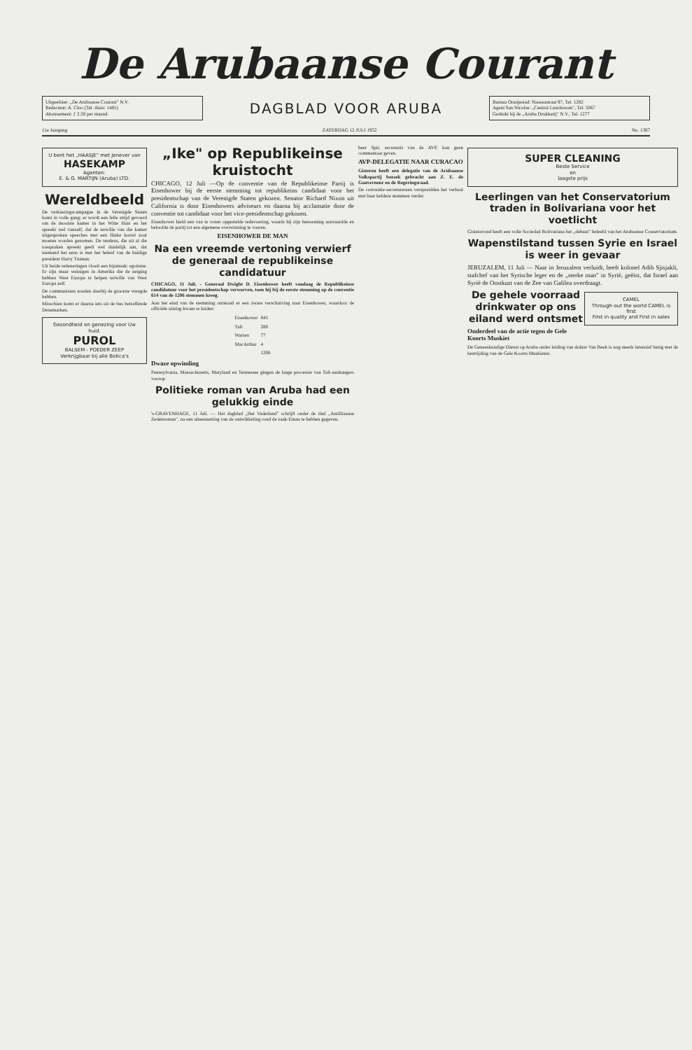De Arubaanse Courant
Uitgeefster: „De Arubaanse Courant" N.V.
Redacteur: A. Cloo (Tel. thuis: 1481)
Abonnement: ƒ 2.50 per maand.
DAGBLAD VOOR ARUBA
Bureau Oranjestad: Nassaustraat 97, Tel. 1282
Agent San Nicolas: „Central Lunchroom", Tel. 5067
Gedrukt bij de „Aruba Drukkerij" N.V., Tel. 1277
11e Jaargang ZATERDAG 12 JULI 1952 No. 1387
U bent het „HAASJE" met Jenever van
HASEKAMP
Agenten:
E. & G. MARTIJN (Aruba) LTD.
Wereldbeeld
De verkiezingscampagne in de Verenigde Staten komt in volle gang; er wordt een felle strijd gevoerd om de mooiste kamer in het Witte Huis en het spreekt wel vanzelf, dat de terwille van die kamer uitgesproken speeches met een flinke korrel zout moeten worden genomen. De tendens, die uit al die toespraken spreekt geeft wel duidelijk aan, dat niemand het eens is met het beleid van de huidige president Harry Truman.
Uit beide redeneringen vloeit een bijsmaak: egoïsme. Er zijn maar weinigen in Amerika die de neiging hebben West Europa te helpen terwille van West Europa zelf.
De communisten zouden daarbij de grootste vreugde hebben.
Misschien komt er daarna iets uit de bus betreffende Denemarken.
Gezondheid en genezing voor Uw huid.
PUROL
BALSEM - POEDER ZEEP
Verkrijgbaar bij alle Botica's
„Ike" op Republikeinse kruistocht
CHICAGO, 12 Juli —Op de conventie van de Republikeinse Partij is Eisenhower bij de eerste stemming tot republikeins candidaat voor het presidentschap van de Verenigde Staten gekozen. Senator Richard Nixon uit California is door Eisenhowers adviseurs en daarna bij acclamatie door de conventie tot candidaat voor het vice-presidentschap gekozen.
Eisenhower hield een van te voren opgestelde redevoering, waarin hij zijn benoeming aanvaardde en beloofde de partij tot een algemene overwinning te voeren.
EISENHOWER DE MAN
Na een vreemde vertoning verwierf de generaal de republikeinse candidatuur
CHICAGO, 11 Juli. - Generaal Dwight D. Eisenhower heeft vandaag de Republikeinse candidatuur voor het presidentschap verworven, toen hij bij de eerste stemming op de conventie 614 van de 1206 stemmen kreeg.
Aan het eind van de stemming ontstond er een zware verschuiving naar Eisenhower, waardoor de officiële uitslag kwam te luiden:
| Eisenhower | 845 |
| Taft | 280 |
| Warren | 77 |
| MacArthur | 4 |
| | 1206 |
Dwaze opwinding
Pennsylvania, Massachusetts, Maryland en Tennessee gingen de lange processie van Taft-aanhangers voorop.
Politieke roman van Aruba had een gelukkig einde
's-GRAVENHAGE, 11 Juli. — Het dagblad „Het Vaderland" schrijft onder de titel „Antilliaanse Zedenroman", na een uiteenzetting van de ontwikkeling rond de zaak-Eman te hebben gegeven.
heer Spit, secretaris van de AVP, kon geen commentaar geven.
AVP-DELEGATIE NAAR CURACAO
Gisteren heeft een delegatie van de Arubaanse Volkspartij bezoek gebracht aan Z. E. de Gouverneur en de Regeringsraad.
De conventie-secretaressen verspreidden het verhaal met haar heldere stemmen verder.
SUPER CLEANING
Beste Service
en
laagste prijs
Leerlingen van het Conservatorium traden in Bolivariana voor het voetlicht
Gisteravond heeft een volle Sociedad Bolivariana het „debuut" beleefd van het Arubaanse Conservatorium.
Wapenstilstand tussen Syrie en Israel is weer in gevaar
JERUZALEM, 11 Juli — Naar in Jeruzalem verluidt, heeft kolonel Adib Sjisjakli, stafchef van het Syrische leger en de „sterke man" in Syrië, geëist, dat Israel aan Syrië de Oostkust van de Zee van Galilea overdraagt.
CAMEL
Through-out the world CAMEL is first
First in quality and First in sales
De gehele voorraad drinkwater op ons eiland werd ontsmet
Onderdeel van de actie tegen de Gele Koorts Muskiet
De Geneeskundige Dienst op Aruba onder leiding van dokter Van Beek is nog steeds intensief bezig met de bestrijding van de Gele Koorts Muskieten.